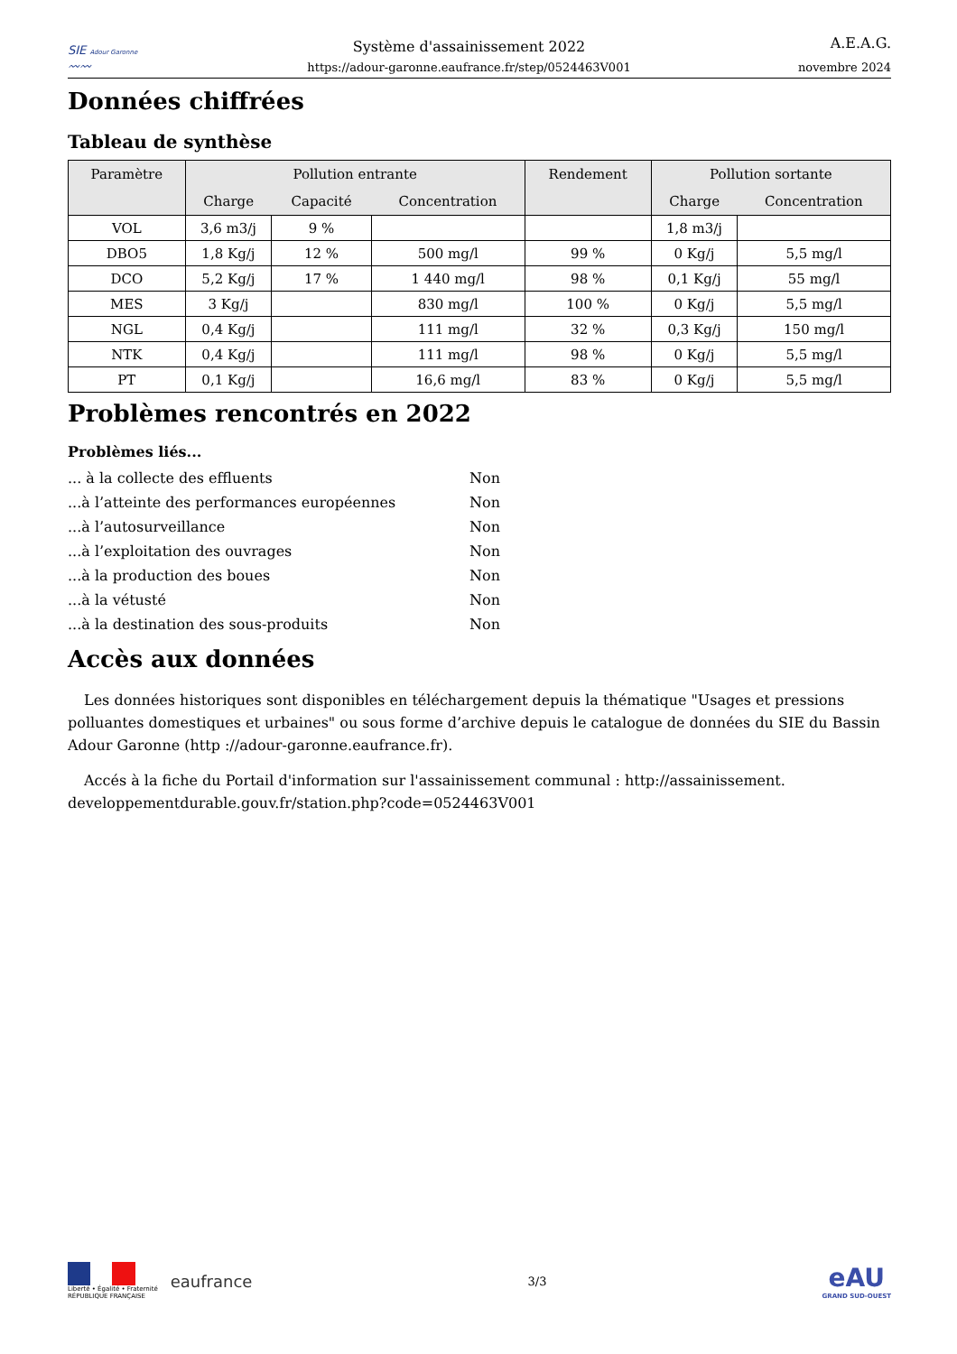SIE Adour Garonne
〰〰
Système d'assainissement 2022
https://adour-garonne.eaufrance.fr/step/0524463V001
A.E.A.G.
novembre 2024
Données chiffrées
Tableau de synthèse
| Paramètre | Pollution entrante | | | Rendement | Pollution sortante | |
| --- | --- | --- | --- | --- | --- | --- |
| | Charge | Capacité | Concentration | | Charge | Concentration |
| VOL | 3,6 m3/j | 9 % | | | 1,8 m3/j | |
| DBO5 | 1,8 Kg/j | 12 % | 500 mg/l | 99 % | 0 Kg/j | 5,5 mg/l |
| DCO | 5,2 Kg/j | 17 % | 1 440 mg/l | 98 % | 0,1 Kg/j | 55 mg/l |
| MES | 3 Kg/j | | 830 mg/l | 100 % | 0 Kg/j | 5,5 mg/l |
| NGL | 0,4 Kg/j | | 111 mg/l | 32 % | 0,3 Kg/j | 150 mg/l |
| NTK | 0,4 Kg/j | | 111 mg/l | 98 % | 0 Kg/j | 5,5 mg/l |
| PT | 0,1 Kg/j | | 16,6 mg/l | 83 % | 0 Kg/j | 5,5 mg/l |
Problèmes rencontrés en 2022
Problèmes liés...
... à la collecte des effluents
Non
...à l’atteinte des performances européennes
Non
...à l’autosurveillance
Non
...à l’exploitation des ouvrages
Non
...à la production des boues
Non
...à la vétusté
Non
...à la destination des sous-produits
Non
Accès aux données
Les données historiques sont disponibles en téléchargement depuis la thématique "Usages et pressions polluantes domestiques et urbaines" ou sous forme d’archive depuis le catalogue de données du SIE du Bassin Adour Garonne (http ://adour-garonne.eaufrance.fr).
Accés à la fiche du Portail d'information sur l'assainissement communal : http://assainissement. developpementdurable.gouv.fr/station.php?code=0524463V001
Liberté • Égalité • Fraternité
RÉPUBLIQUE FRANÇAISE
eaufrance
3/3
eAU
GRAND SUD-OUEST